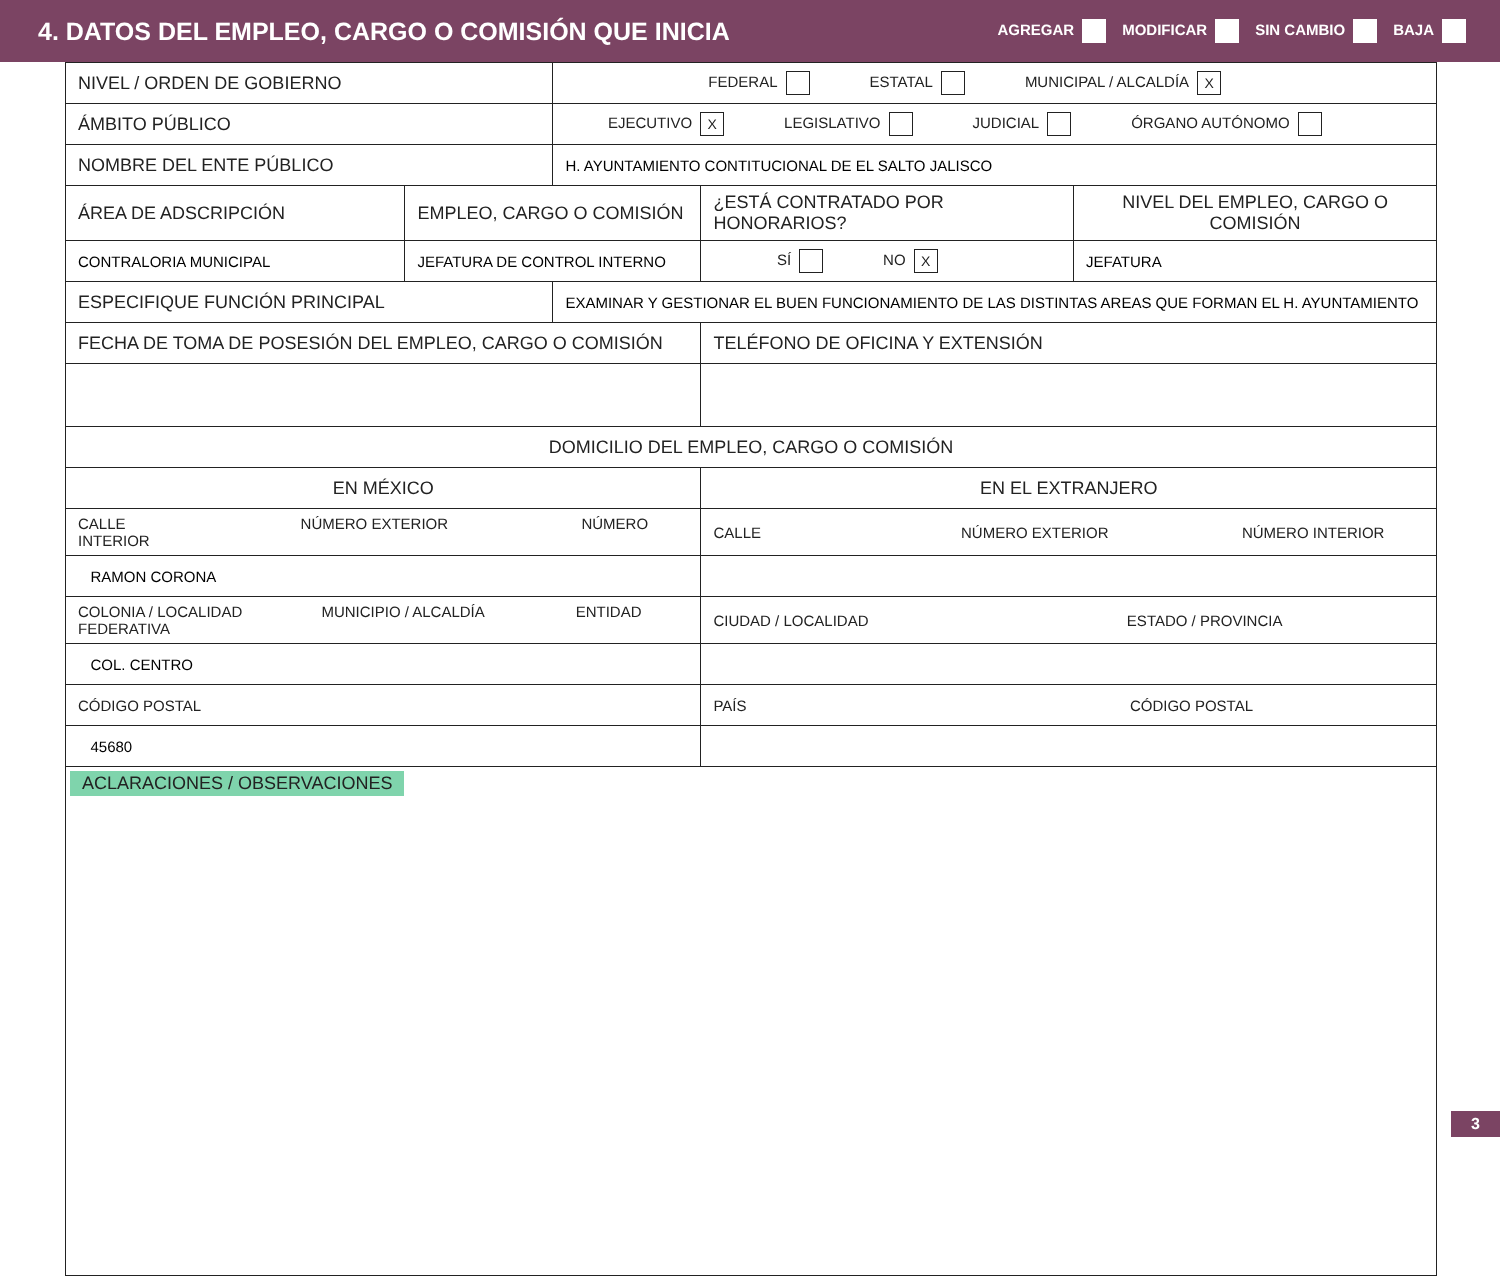4. DATOS DEL EMPLEO, CARGO O COMISIÓN QUE INICIA
AGREGAR MODIFICAR SIN CAMBIO BAJA
| NIVEL / ORDEN DE GOBIERNO | | FEDERAL ESTATAL MUNICIPAL / ALCALDÍA X | | |
| ÁMBITO PÚBLICO | | EJECUTIVO X LEGISLATIVO JUDICIAL ÓRGANO AUTÓNOMO | | |
| NOMBRE DEL ENTE PÚBLICO | | H. AYUNTAMIENTO CONTITUCIONAL DE EL SALTO JALISCO | | |
| ÁREA DE ADSCRIPCIÓN | EMPLEO, CARGO O COMISIÓN | | ¿ESTÁ CONTRATADO POR HONORARIOS? | NIVEL DEL EMPLEO, CARGO O COMISIÓN |
| CONTRALORIA MUNICIPAL | JEFATURA DE CONTROL INTERNO | | SÍ NO X | JEFATURA |
| ESPECIFIQUE FUNCIÓN PRINCIPAL | | EXAMINAR Y GESTIONAR EL BUEN FUNCIONAMIENTO DE LAS DISTINTAS AREAS QUE FORMAN EL H. AYUNTAMIENTO | | |
| FECHA DE TOMA DE POSESIÓN DEL EMPLEO, CARGO O COMISIÓN | | | TELÉFONO DE OFICINA Y EXTENSIÓN | |
| DOMICILIO DEL EMPLEO, CARGO O COMISIÓN | | | | |
| EN MÉXICO | | | EN EL EXTRANJERO | |
| CALLE NÚMERO EXTERIOR NÚMERO INTERIOR | | | CALLE NÚMERO EXTERIOR NÚMERO INTERIOR | |
| RAMON CORONA | | | | |
| COLONIA / LOCALIDAD MUNICIPIO / ALCALDÍA ENTIDAD FEDERATIVA | | | CIUDAD / LOCALIDAD ESTADO / PROVINCIA | |
| COL. CENTRO | | | | |
| CÓDIGO POSTAL | | | PAÍS CÓDIGO POSTAL | |
| 45680 | | | | |
| ACLARACIONES / OBSERVACIONES | | | | |
3